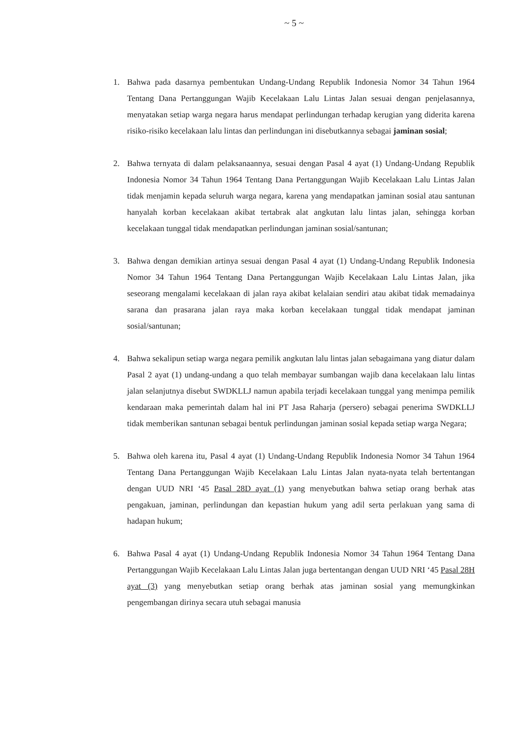~ 5 ~
1. Bahwa pada dasarnya pembentukan Undang-Undang Republik Indonesia Nomor 34 Tahun 1964 Tentang Dana Pertanggungan Wajib Kecelakaan Lalu Lintas Jalan sesuai dengan penjelasannya, menyatakan setiap warga negara harus mendapat perlindungan terhadap kerugian yang diderita karena risiko-risiko kecelakaan lalu lintas dan perlindungan ini disebutkannya sebagai jaminan sosial;
2. Bahwa ternyata di dalam pelaksanaannya, sesuai dengan Pasal 4 ayat (1) Undang-Undang Republik Indonesia Nomor 34 Tahun 1964 Tentang Dana Pertanggungan Wajib Kecelakaan Lalu Lintas Jalan tidak menjamin kepada seluruh warga negara, karena yang mendapatkan jaminan sosial atau santunan hanyalah korban kecelakaan akibat tertabrak alat angkutan lalu lintas jalan, sehingga korban kecelakaan tunggal tidak mendapatkan perlindungan jaminan sosial/santunan;
3. Bahwa dengan demikian artinya sesuai dengan Pasal 4 ayat (1) Undang-Undang Republik Indonesia Nomor 34 Tahun 1964 Tentang Dana Pertanggungan Wajib Kecelakaan Lalu Lintas Jalan, jika seseorang mengalami kecelakaan di jalan raya akibat kelalaian sendiri atau akibat tidak memadainya sarana dan prasarana jalan raya maka korban kecelakaan tunggal tidak mendapat jaminan sosial/santunan;
4. Bahwa sekalipun setiap warga negara pemilik angkutan lalu lintas jalan sebagaimana yang diatur dalam Pasal 2 ayat (1) undang-undang a quo telah membayar sumbangan wajib dana kecelakaan lalu lintas jalan selanjutnya disebut SWDKLLJ namun apabila terjadi kecelakaan tunggal yang menimpa pemilik kendaraan maka pemerintah dalam hal ini PT Jasa Raharja (persero) sebagai penerima SWDKLLJ tidak memberikan santunan sebagai bentuk perlindungan jaminan sosial kepada setiap warga Negara;
5. Bahwa oleh karena itu, Pasal 4 ayat (1) Undang-Undang Republik Indonesia Nomor 34 Tahun 1964 Tentang Dana Pertanggungan Wajib Kecelakaan Lalu Lintas Jalan nyata-nyata telah bertentangan dengan UUD NRI ‘45 Pasal 28D ayat (1) yang menyebutkan bahwa setiap orang berhak atas pengakuan, jaminan, perlindungan dan kepastian hukum yang adil serta perlakuan yang sama di hadapan hukum;
6. Bahwa Pasal 4 ayat (1) Undang-Undang Republik Indonesia Nomor 34 Tahun 1964 Tentang Dana Pertanggungan Wajib Kecelakaan Lalu Lintas Jalan juga bertentangan dengan UUD NRI ‘45 Pasal 28H ayat (3) yang menyebutkan setiap orang berhak atas jaminan sosial yang memungkinkan pengembangan dirinya secara utuh sebagai manusia